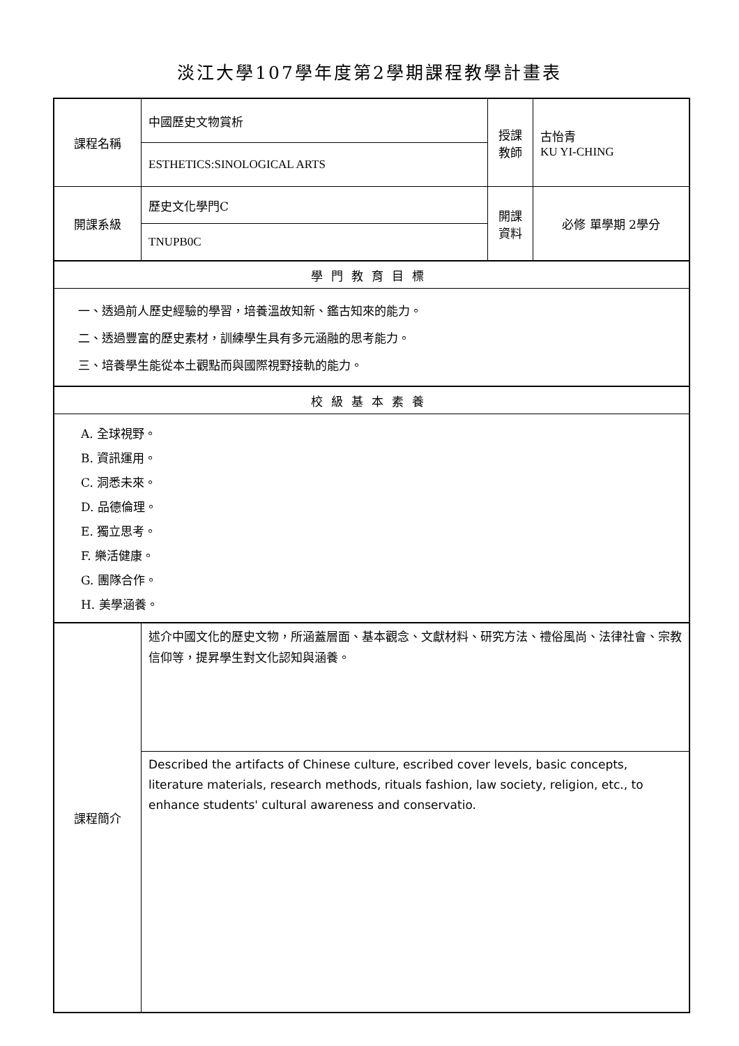淡江大學107學年度第2學期課程教學計畫表
| 課程名稱 | 中國歷史文物賞析 | 授課 教師 | 古怡青 KU YI-CHING |
| | ESTHETICS:SINOLOGICAL ARTS | | |
| 開課系級 | 歷史文化學門C | 開課 資料 | 必修 單學期 2學分 |
| | TNUPB0C | | |
| 學門教育目標 | | | |
| 一、透過前人歷史經驗的學習，培養溫故知新、鑑古知來的能力。 二、透過豐富的歷史素材，訓練學生具有多元涵融的思考能力。 三、培養學生能從本土觀點而與國際視野接軌的能力。 | | | |
| 校級基本素養 | | | |
| A. 全球視野。 B. 資訊運用。 C. 洞悉未來。 D. 品德倫理。 E. 獨立思考。 F. 樂活健康。 G. 團隊合作。 H. 美學涵養。 | | | |
| 課程簡介 | 述介中國文化的歷史文物，所涵蓋層面、基本觀念、文獻材料、研究方法、禮俗風尚、法律社會、宗教信仰等，提昇學生對文化認知與涵養。 | | |
| | Described the artifacts of Chinese culture, escribed cover levels, basic concepts, literature materials, research methods, rituals fashion, law society, religion, etc., to enhance students' cultural awareness and conservatio. | | |